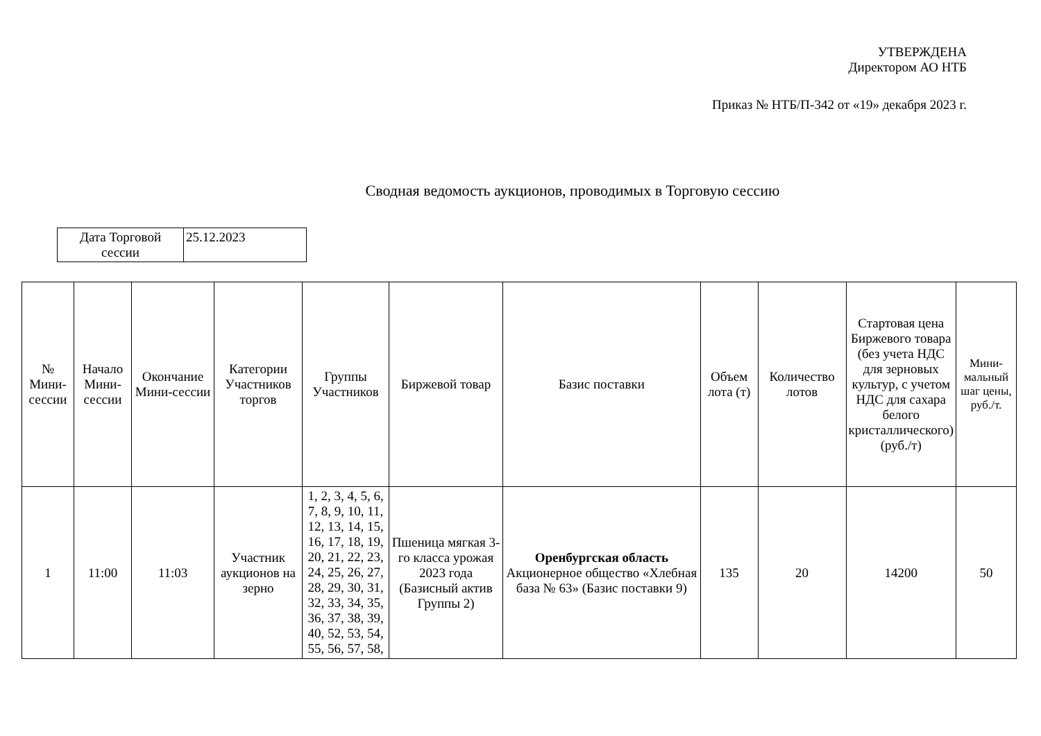УТВЕРЖДЕНА
Директором АО НТБ
Приказ № НТБ/П-342 от «19» декабря 2023 г.
Сводная ведомость аукционов, проводимых в Торговую сессию
| Дата Торговой сессии | 25.12.2023 |
| № Мини-сессии | Начало Мини-сессии | Окончание Мини-сессии | Категории Участников торгов | Группы Участников | Биржевой товар | Базис поставки | Объем лота (т) | Количество лотов | Стартовая цена Биржевого товара (без учета НДС для зерновых культур, с учетом НДС для сахара белого кристаллического) (руб./т) | Мини-мальный шаг цены, руб./т. |
| --- | --- | --- | --- | --- | --- | --- | --- | --- | --- | --- |
| 1 | 11:00 | 11:03 | Участник аукционов на зерно | 1, 2, 3, 4, 5, 6, 7, 8, 9, 10, 11, 12, 13, 14, 15, 16, 17, 18, 19, 20, 21, 22, 23, 24, 25, 26, 27, 28, 29, 30, 31, 32, 33, 34, 35, 36, 37, 38, 39, 40, 52, 53, 54, 55, 56, 57, 58, | Пшеница мягкая 3-го класса урожая 2023 года (Базисный актив Группы 2) | Оренбургская область Акционерное общество «Хлебная база № 63» (Базис поставки 9) | 135 | 20 | 14200 | 50 |